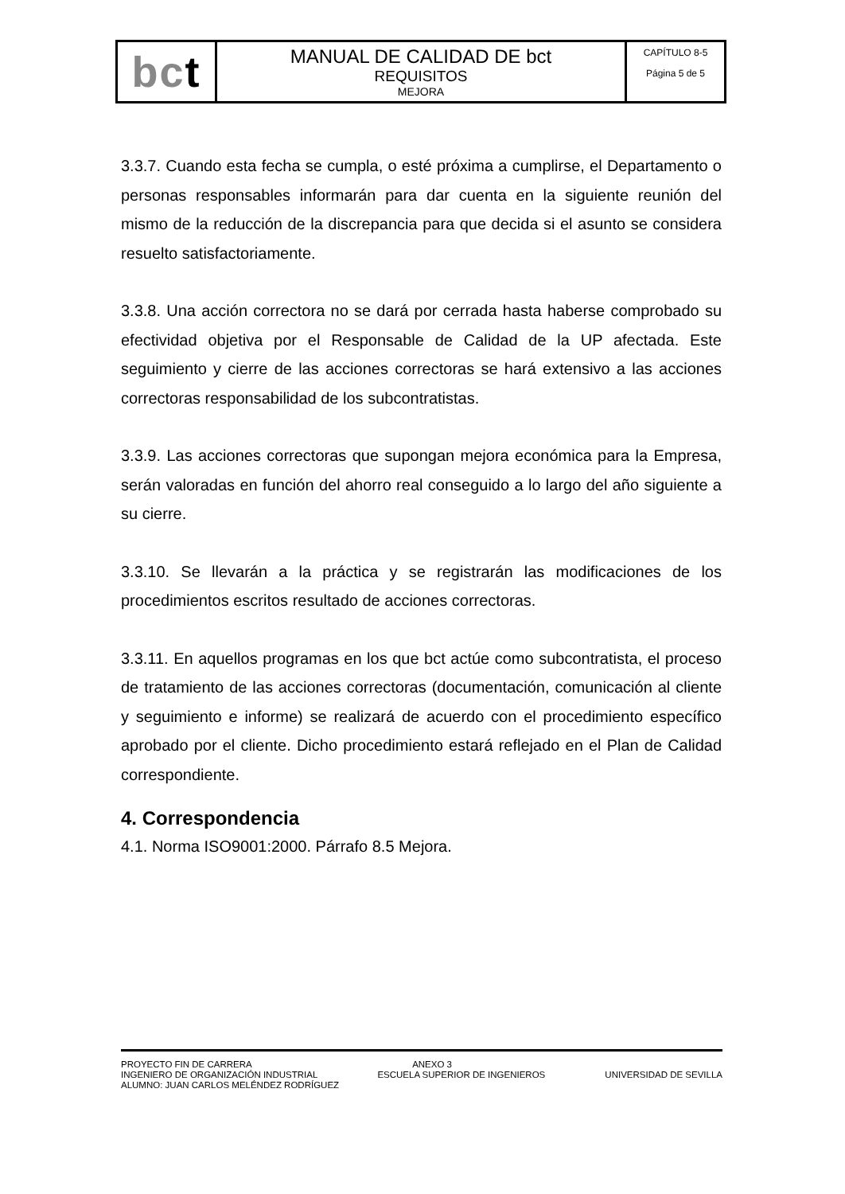| bc t | MANUAL DE CALIDAD DE bct REQUISITOS MEJORA | CAPÍTULO 8-5 Página 5 de 5 |
3.3.7. Cuando esta fecha se cumpla, o esté próxima a cumplirse, el Departamento o personas responsables informarán para dar cuenta en la siguiente reunión del mismo de la reducción de la discrepancia para que decida si el asunto se considera resuelto satisfactoriamente.
3.3.8. Una acción correctora no se dará por cerrada hasta haberse comprobado su efectividad objetiva por el Responsable de Calidad de la UP afectada. Este seguimiento y cierre de las acciones correctoras se hará extensivo a las acciones correctoras responsabilidad de los subcontratistas.
3.3.9. Las acciones correctoras que supongan mejora económica para la Empresa, serán valoradas en función del ahorro real conseguido a lo largo del año siguiente a su cierre.
3.3.10. Se llevarán a la práctica y se registrarán las modificaciones de los procedimientos escritos resultado de acciones correctoras.
3.3.11. En aquellos programas en los que bct actúe como subcontratista, el proceso de tratamiento de las acciones correctoras (documentación, comunicación al cliente y seguimiento e informe) se realizará de acuerdo con el procedimiento específico aprobado por el cliente. Dicho procedimiento estará reflejado en el Plan de Calidad correspondiente.
4. Correspondencia
4.1. Norma ISO9001:2000. Párrafo 8.5 Mejora.
PROYECTO FIN DE CARRERA ANEXO 3
INGENIERO DE ORGANIZACIÓN INDUSTRIAL ESCUELA SUPERIOR DE INGENIEROS UNIVERSIDAD DE SEVILLA
ALUMNO: JUAN CARLOS MELÉNDEZ RODRÍGUEZ